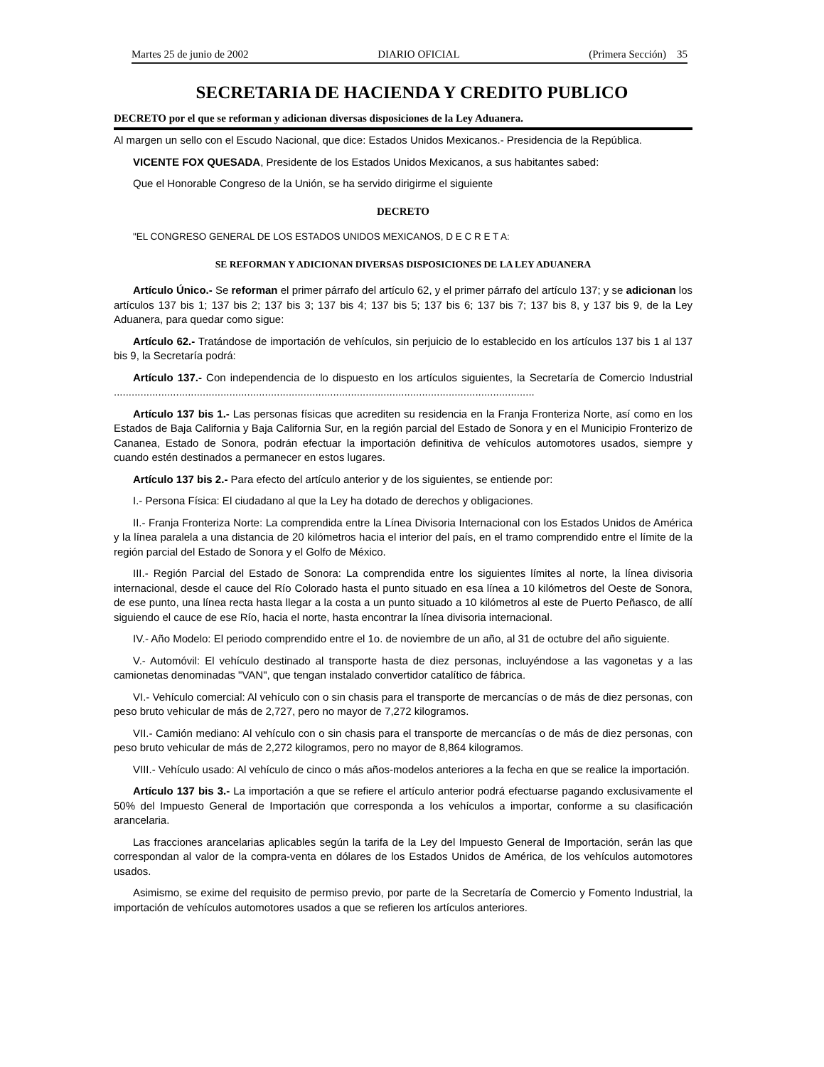Martes 25 de junio de 2002 DIARIO OFICIAL (Primera Sección) 35
SECRETARIA DE HACIENDA Y CREDITO PUBLICO
DECRETO por el que se reforman y adicionan diversas disposiciones de la Ley Aduanera.
Al margen un sello con el Escudo Nacional, que dice: Estados Unidos Mexicanos.- Presidencia de la República.
VICENTE FOX QUESADA, Presidente de los Estados Unidos Mexicanos, a sus habitantes sabed:
Que el Honorable Congreso de la Unión, se ha servido dirigirme el siguiente
DECRETO
"EL CONGRESO GENERAL DE LOS ESTADOS UNIDOS MEXICANOS, D E C R E T A:
SE REFORMAN Y ADICIONAN DIVERSAS DISPOSICIONES DE LA LEY ADUANERA
Artículo Único.- Se reforman el primer párrafo del artículo 62, y el primer párrafo del artículo 137; y se adicionan los artículos 137 bis 1; 137 bis 2; 137 bis 3; 137 bis 4; 137 bis 5; 137 bis 6; 137 bis 7; 137 bis 8, y 137 bis 9, de la Ley Aduanera, para quedar como sigue:
Artículo 62.- Tratándose de importación de vehículos, sin perjuicio de lo establecido en los artículos 137 bis 1 al 137 bis 9, la Secretaría podrá:
Artículo 137.- Con independencia de lo dispuesto en los artículos siguientes, la Secretaría de Comercio Industrial ..............................................................................................................................................
Artículo 137 bis 1.- Las personas físicas que acrediten su residencia en la Franja Fronteriza Norte, así como en los Estados de Baja California y Baja California Sur, en la región parcial del Estado de Sonora y en el Municipio Fronterizo de Cananea, Estado de Sonora, podrán efectuar la importación definitiva de vehículos automotores usados, siempre y cuando estén destinados a permanecer en estos lugares.
Artículo 137 bis 2.- Para efecto del artículo anterior y de los siguientes, se entiende por:
I.- Persona Física: El ciudadano al que la Ley ha dotado de derechos y obligaciones.
II.- Franja Fronteriza Norte: La comprendida entre la Línea Divisoria Internacional con los Estados Unidos de América y la línea paralela a una distancia de 20 kilómetros hacia el interior del país, en el tramo comprendido entre el límite de la región parcial del Estado de Sonora y el Golfo de México.
III.- Región Parcial del Estado de Sonora: La comprendida entre los siguientes límites al norte, la línea divisoria internacional, desde el cauce del Río Colorado hasta el punto situado en esa línea a 10 kilómetros del Oeste de Sonora, de ese punto, una línea recta hasta llegar a la costa a un punto situado a 10 kilómetros al este de Puerto Peñasco, de allí siguiendo el cauce de ese Río, hacia el norte, hasta encontrar la línea divisoria internacional.
IV.- Año Modelo: El periodo comprendido entre el 1o. de noviembre de un año, al 31 de octubre del año siguiente.
V.- Automóvil: El vehículo destinado al transporte hasta de diez personas, incluyéndose a las vagonetas y a las camionetas denominadas "VAN", que tengan instalado convertidor catalítico de fábrica.
VI.- Vehículo comercial: Al vehículo con o sin chasis para el transporte de mercancías o de más de diez personas, con peso bruto vehicular de más de 2,727, pero no mayor de 7,272 kilogramos.
VII.- Camión mediano: Al vehículo con o sin chasis para el transporte de mercancías o de más de diez personas, con peso bruto vehicular de más de 2,272 kilogramos, pero no mayor de 8,864 kilogramos.
VIII.- Vehículo usado: Al vehículo de cinco o más años-modelos anteriores a la fecha en que se realice la importación.
Artículo 137 bis 3.- La importación a que se refiere el artículo anterior podrá efectuarse pagando exclusivamente el 50% del Impuesto General de Importación que corresponda a los vehículos a importar, conforme a su clasificación arancelaria.
Las fracciones arancelarias aplicables según la tarifa de la Ley del Impuesto General de Importación, serán las que correspondan al valor de la compra-venta en dólares de los Estados Unidos de América, de los vehículos automotores usados.
Asimismo, se exime del requisito de permiso previo, por parte de la Secretaría de Comercio y Fomento Industrial, la importación de vehículos automotores usados a que se refieren los artículos anteriores.